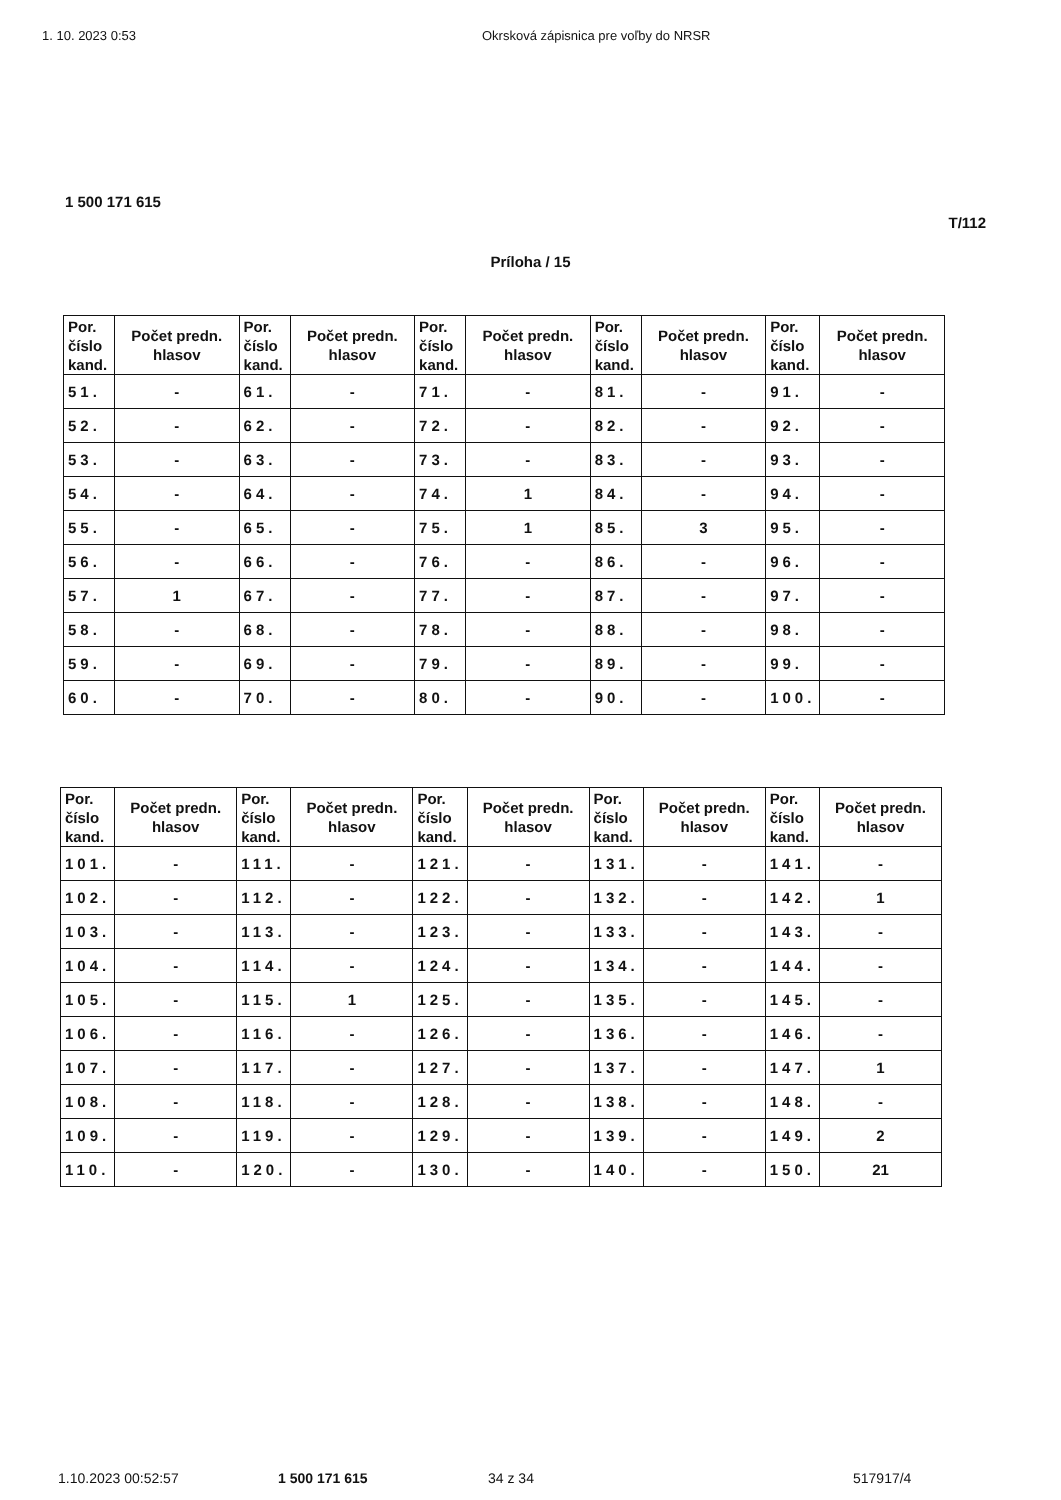1. 10. 2023 0:53 Okrsková zápisnica pre voľby do NRSR
1 500 171 615
T/112
Príloha / 15
| Por. číslo kand. | Počet predn. hlasov | Por. číslo kand. | Počet predn. hlasov | Por. číslo kand. | Počet predn. hlasov | Por. číslo kand. | Počet predn. hlasov | Por. číslo kand. | Počet predn. hlasov |
| --- | --- | --- | --- | --- | --- | --- | --- | --- | --- |
| 51. | - | 61. | - | 71. | - | 81. | - | 91. | - |
| 52. | - | 62. | - | 72. | - | 82. | - | 92. | - |
| 53. | - | 63. | - | 73. | - | 83. | - | 93. | - |
| 54. | - | 64. | - | 74. | 1 | 84. | - | 94. | - |
| 55. | - | 65. | - | 75. | 1 | 85. | 3 | 95. | - |
| 56. | - | 66. | - | 76. | - | 86. | - | 96. | - |
| 57. | 1 | 67. | - | 77. | - | 87. | - | 97. | - |
| 58. | - | 68. | - | 78. | - | 88. | - | 98. | - |
| 59. | - | 69. | - | 79. | - | 89. | - | 99. | - |
| 60. | - | 70. | - | 80. | - | 90. | - | 100. | - |
| Por. číslo kand. | Počet predn. hlasov | Por. číslo kand. | Počet predn. hlasov | Por. číslo kand. | Počet predn. hlasov | Por. číslo kand. | Počet predn. hlasov | Por. číslo kand. | Počet predn. hlasov |
| --- | --- | --- | --- | --- | --- | --- | --- | --- | --- |
| 101. | - | 111. | - | 121. | - | 131. | - | 141. | - |
| 102. | - | 112. | - | 122. | - | 132. | - | 142. | 1 |
| 103. | - | 113. | - | 123. | - | 133. | - | 143. | - |
| 104. | - | 114. | - | 124. | - | 134. | - | 144. | - |
| 105. | - | 115. | 1 | 125. | - | 135. | - | 145. | - |
| 106. | - | 116. | - | 126. | - | 136. | - | 146. | - |
| 107. | - | 117. | - | 127. | - | 137. | - | 147. | 1 |
| 108. | - | 118. | - | 128. | - | 138. | - | 148. | - |
| 109. | - | 119. | - | 129. | - | 139. | - | 149. | 2 |
| 110. | - | 120. | - | 130. | - | 140. | - | 150. | 21 |
1.10.2023 00:52:57 1 500 171 615 34 z 34 517917/4